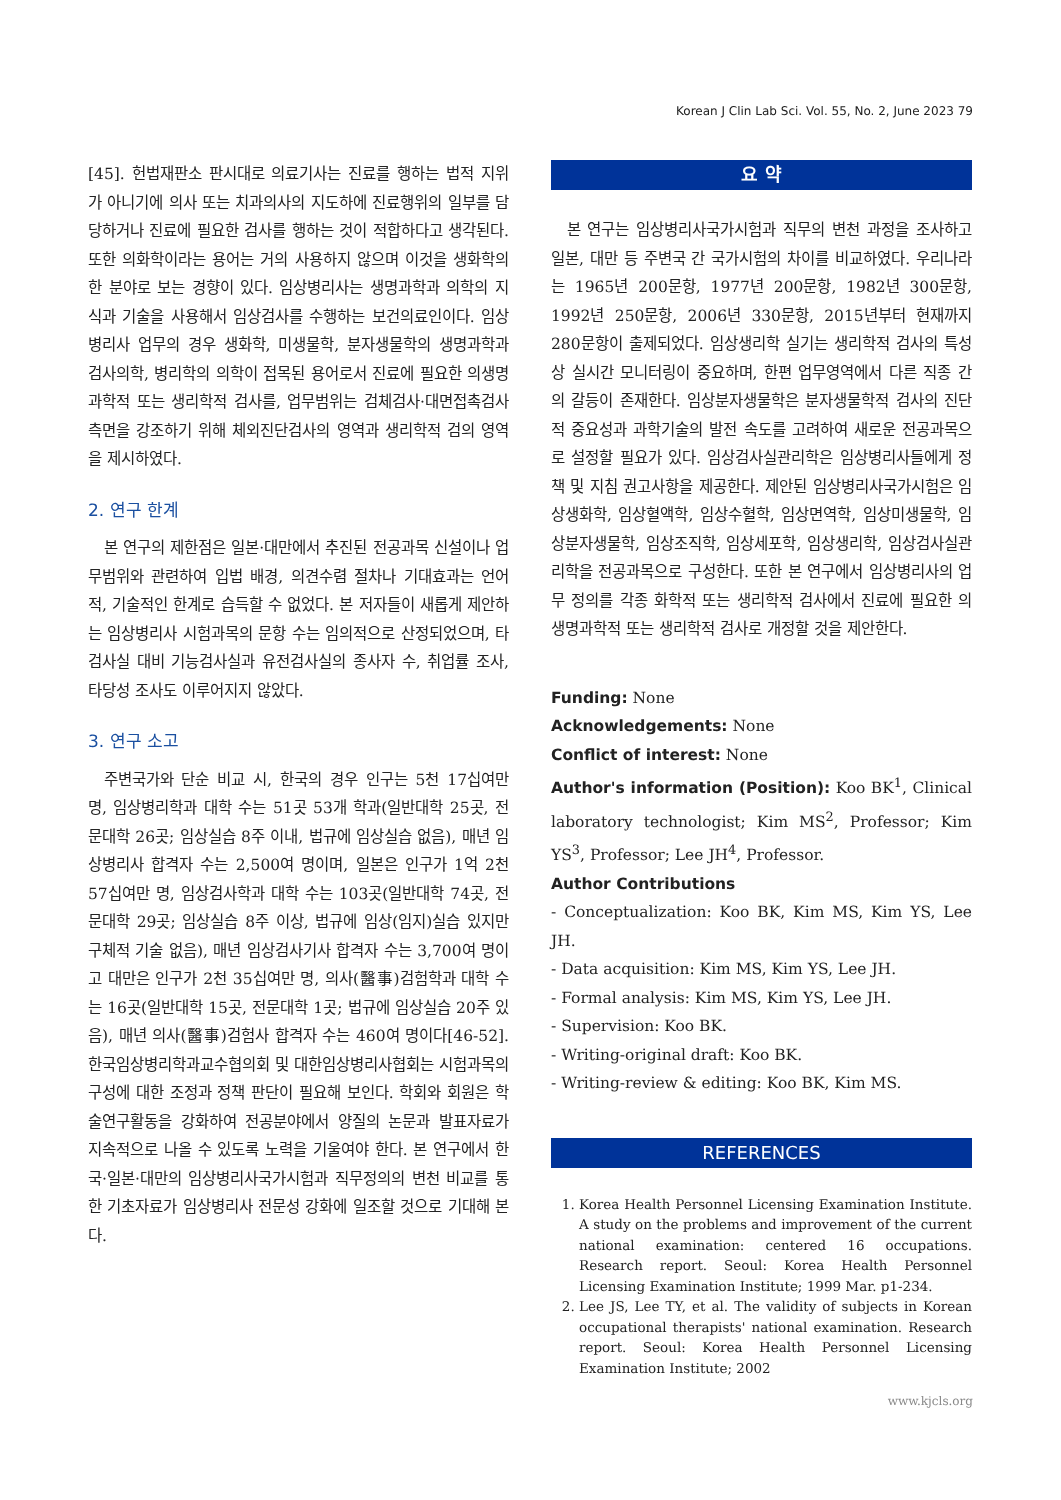Korean J Clin Lab Sci. Vol. 55, No. 2, June 2023 79
[45]. 헌법재판소 판시대로 의료기사는 진료를 행하는 법적 지위가 아니기에 의사 또는 치과의사의 지도하에 진료행위의 일부를 담당하거나 진료에 필요한 검사를 행하는 것이 적합하다고 생각된다. 또한 의화학이라는 용어는 거의 사용하지 않으며 이것을 생화학의 한 분야로 보는 경향이 있다. 임상병리사는 생명과학과 의학의 지식과 기술을 사용해서 임상검사를 수행하는 보건의료인이다. 임상병리사 업무의 경우 생화학, 미생물학, 분자생물학의 생명과학과 검사의학, 병리학의 의학이 접목된 용어로서 진료에 필요한 의생명과학적 또는 생리학적 검사를, 업무범위는 검체검사·대면접촉검사 측면을 강조하기 위해 체외진단검사의 영역과 생리학적 검의 영역을 제시하였다.
2. 연구 한계
본 연구의 제한점은 일본·대만에서 추진된 전공과목 신설이나 업무범위와 관련하여 입법 배경, 의견수렴 절차나 기대효과는 언어적, 기술적인 한계로 습득할 수 없었다. 본 저자들이 새롭게 제안하는 임상병리사 시험과목의 문항 수는 임의적으로 산정되었으며, 타 검사실 대비 기능검사실과 유전검사실의 종사자 수, 취업률 조사, 타당성 조사도 이루어지지 않았다.
3. 연구 소고
주변국가와 단순 비교 시, 한국의 경우 인구는 5천 17십여만 명, 임상병리학과 대학 수는 51곳 53개 학과(일반대학 25곳, 전문대학 26곳; 임상실습 8주 이내, 법규에 임상실습 없음), 매년 임상병리사 합격자 수는 2,500여 명이며, 일본은 인구가 1억 2천 57십여만 명, 임상검사학과 대학 수는 103곳(일반대학 74곳, 전문대학 29곳; 임상실습 8주 이상, 법규에 임상(임지)실습 있지만 구체적 기술 없음), 매년 임상검사기사 합격자 수는 3,700여 명이고 대만은 인구가 2천 35십여만 명, 의사(醫事)검험학과 대학 수는 16곳(일반대학 15곳, 전문대학 1곳; 법규에 임상실습 20주 있음), 매년 의사(醫事)검험사 합격자 수는 460여 명이다[46-52]. 한국임상병리학과교수협의회 및 대한임상병리사협회는 시험과목의 구성에 대한 조정과 정책 판단이 필요해 보인다. 학회와 회원은 학술연구활동을 강화하여 전공분야에서 양질의 논문과 발표자료가 지속적으로 나올 수 있도록 노력을 기울여야 한다. 본 연구에서 한국·일본·대만의 임상병리사국가시험과 직무정의의 변천 비교를 통한 기초자료가 임상병리사 전문성 강화에 일조할 것으로 기대해 본다.
요 약
본 연구는 임상병리사국가시험과 직무의 변천 과정을 조사하고 일본, 대만 등 주변국 간 국가시험의 차이를 비교하였다. 우리나라는 1965년 200문항, 1977년 200문항, 1982년 300문항, 1992년 250문항, 2006년 330문항, 2015년부터 현재까지 280문항이 출제되었다. 임상생리학 실기는 생리학적 검사의 특성상 실시간 모니터링이 중요하며, 한편 업무영역에서 다른 직종 간의 갈등이 존재한다. 임상분자생물학은 분자생물학적 검사의 진단적 중요성과 과학기술의 발전 속도를 고려하여 새로운 전공과목으로 설정할 필요가 있다. 임상검사실관리학은 임상병리사들에게 정책 및 지침 권고사항을 제공한다. 제안된 임상병리사국가시험은 임상생화학, 임상혈액학, 임상수혈학, 임상면역학, 임상미생물학, 임상분자생물학, 임상조직학, 임상세포학, 임상생리학, 임상검사실관리학을 전공과목으로 구성한다. 또한 본 연구에서 임상병리사의 업무 정의를 각종 화학적 또는 생리학적 검사에서 진료에 필요한 의생명과학적 또는 생리학적 검사로 개정할 것을 제안한다.
Funding: None
Acknowledgements: None
Conflict of interest: None
Author's information (Position): Koo BK<sup>1</sup>, Clinical laboratory technologist; Kim MS<sup>2</sup>, Professor; Kim YS<sup>3</sup>, Professor; Lee JH<sup>4</sup>, Professor.
Author Contributions
- Conceptualization: Koo BK, Kim MS, Kim YS, Lee JH.
- Data acquisition: Kim MS, Kim YS, Lee JH.
- Formal analysis: Kim MS, Kim YS, Lee JH.
- Supervision: Koo BK.
- Writing-original draft: Koo BK.
- Writing-review & editing: Koo BK, Kim MS.
REFERENCES
1. Korea Health Personnel Licensing Examination Institute. A study on the problems and improvement of the current national examination: centered 16 occupations. Research report. Seoul: Korea Health Personnel Licensing Examination Institute; 1999 Mar. p1-234.
2. Lee JS, Lee TY, et al. The validity of subjects in Korean occupational therapists' national examination. Research report. Seoul: Korea Health Personnel Licensing Examination Institute; 2002
www.kjcls.org